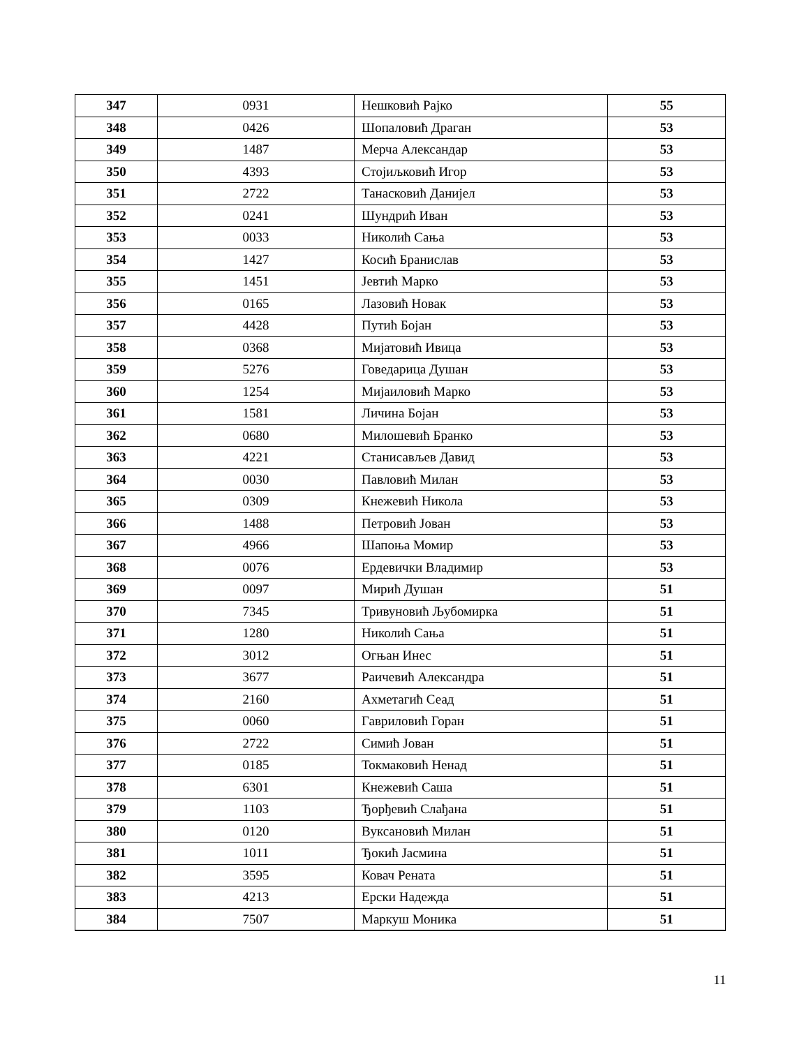| 347 | 0931 | Нешковић Рајко | 55 |
| 348 | 0426 | Шопаловић Драган | 53 |
| 349 | 1487 | Мерча Александар | 53 |
| 350 | 4393 | Стојиљковић Игор | 53 |
| 351 | 2722 | Танасковић Данијел | 53 |
| 352 | 0241 | Шундрић Иван | 53 |
| 353 | 0033 | Николић Сања | 53 |
| 354 | 1427 | Косић Бранислав | 53 |
| 355 | 1451 | Јевтић Марко | 53 |
| 356 | 0165 | Лазовић Новак | 53 |
| 357 | 4428 | Путић Бојан | 53 |
| 358 | 0368 | Мијатовић Ивица | 53 |
| 359 | 5276 | Говедарица Душан | 53 |
| 360 | 1254 | Мијаиловић Марко | 53 |
| 361 | 1581 | Личина Бојан | 53 |
| 362 | 0680 | Милошевић Бранко | 53 |
| 363 | 4221 | Станисављев Давид | 53 |
| 364 | 0030 | Павловић Милан | 53 |
| 365 | 0309 | Кнежевић Никола | 53 |
| 366 | 1488 | Петровић Јован | 53 |
| 367 | 4966 | Шапоња Момир | 53 |
| 368 | 0076 | Ердевички Владимир | 53 |
| 369 | 0097 | Мирић Душан | 51 |
| 370 | 7345 | Тривуновић Љубомирка | 51 |
| 371 | 1280 | Николић Сања | 51 |
| 372 | 3012 | Огњан Инес | 51 |
| 373 | 3677 | Раичевић Александра | 51 |
| 374 | 2160 | Ахметагић Сеад | 51 |
| 375 | 0060 | Гавриловић Горан | 51 |
| 376 | 2722 | Симић Јован | 51 |
| 377 | 0185 | Токмаковић Ненад | 51 |
| 378 | 6301 | Кнежевић Саша | 51 |
| 379 | 1103 | Ђорђевић Слађана | 51 |
| 380 | 0120 | Вуксановић Милан | 51 |
| 381 | 1011 | Ђокић Јасмина | 51 |
| 382 | 3595 | Ковач Рената | 51 |
| 383 | 4213 | Ерски Надежда | 51 |
| 384 | 7507 | Маркуш Моника | 51 |
11